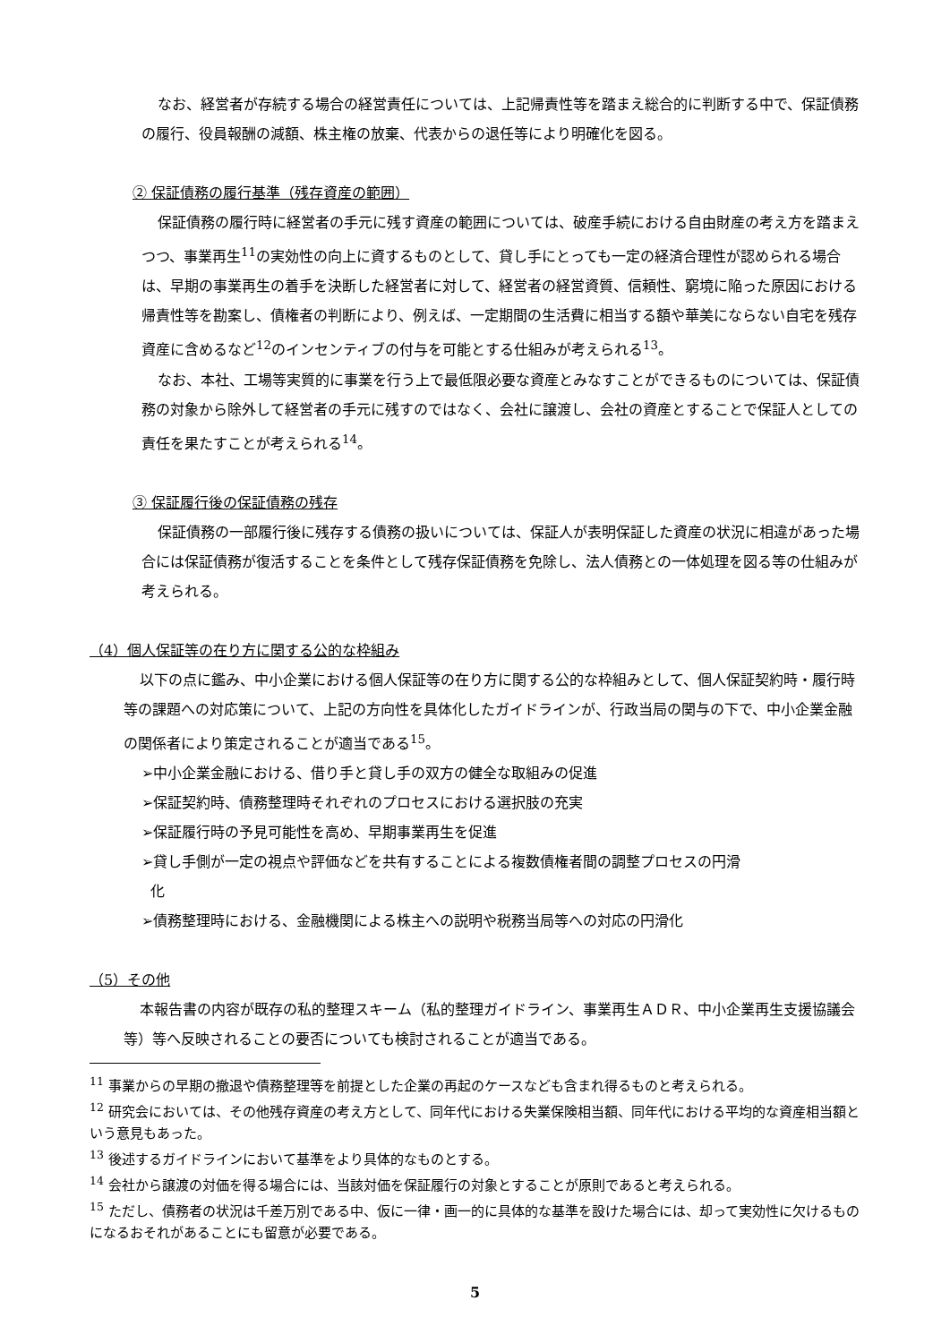なお、経営者が存続する場合の経営責任については、上記帰責性等を踏まえ総合的に判断する中で、保証債務の履行、役員報酬の減額、株主権の放棄、代表からの退任等により明確化を図る。
② 保証債務の履行基準（残存資産の範囲）
保証債務の履行時に経営者の手元に残す資産の範囲については、破産手続における自由財産の考え方を踏まえつつ、事業再生<sup>11</sup>の実効性の向上に資するものとして、貸し手にとっても一定の経済合理性が認められる場合は、早期の事業再生の着手を決断した経営者に対して、経営者の経営資質、信頼性、窮境に陥った原因における帰責性等を勘案し、債権者の判断により、例えば、一定期間の生活費に相当する額や華美にならない自宅を残存資産に含めるなど<sup>12</sup>のインセンティブの付与を可能とする仕組みが考えられる<sup>13</sup>。
なお、本社、工場等実質的に事業を行う上で最低限必要な資産とみなすことができるものについては、保証債務の対象から除外して経営者の手元に残すのではなく、会社に譲渡し、会社の資産とすることで保証人としての責任を果たすことが考えられる<sup>14</sup>。
③ 保証履行後の保証債務の残存
保証債務の一部履行後に残存する債務の扱いについては、保証人が表明保証した資産の状況に相違があった場合には保証債務が復活することを条件として残存保証債務を免除し、法人債務との一体処理を図る等の仕組みが考えられる。
（4）個人保証等の在り方に関する公的な枠組み
以下の点に鑑み、中小企業における個人保証等の在り方に関する公的な枠組みとして、個人保証契約時・履行時等の課題への対応策について、上記の方向性を具体化したガイドラインが、行政当局の関与の下で、中小企業金融の関係者により策定されることが適当である<sup>15</sup>。
➢中小企業金融における、借り手と貸し手の双方の健全な取組みの促進
➢保証契約時、債務整理時それぞれのプロセスにおける選択肢の充実
➢保証履行時の予見可能性を高め、早期事業再生を促進
➢貸し手側が一定の視点や評価などを共有することによる複数債権者間の調整プロセスの円滑
化
➢債務整理時における、金融機関による株主への説明や税務当局等への対応の円滑化
（5）その他
本報告書の内容が既存の私的整理スキーム（私的整理ガイドライン、事業再生ＡＤＲ、中小企業再生支援協議会等）等へ反映されることの要否についても検討されることが適当である。
<sup>11</sup> 事業からの早期の撤退や債務整理等を前提とした企業の再起のケースなども含まれ得るものと考えられる。
<sup>12</sup> 研究会においては、その他残存資産の考え方として、同年代における失業保険相当額、同年代における平均的な資産相当額という意見もあった。
<sup>13</sup> 後述するガイドラインにおいて基準をより具体的なものとする。
<sup>14</sup> 会社から譲渡の対価を得る場合には、当該対価を保証履行の対象とすることが原則であると考えられる。
<sup>15</sup> ただし、債務者の状況は千差万別である中、仮に一律・画一的に具体的な基準を設けた場合には、却って実効性に欠けるものになるおそれがあることにも留意が必要である。
5